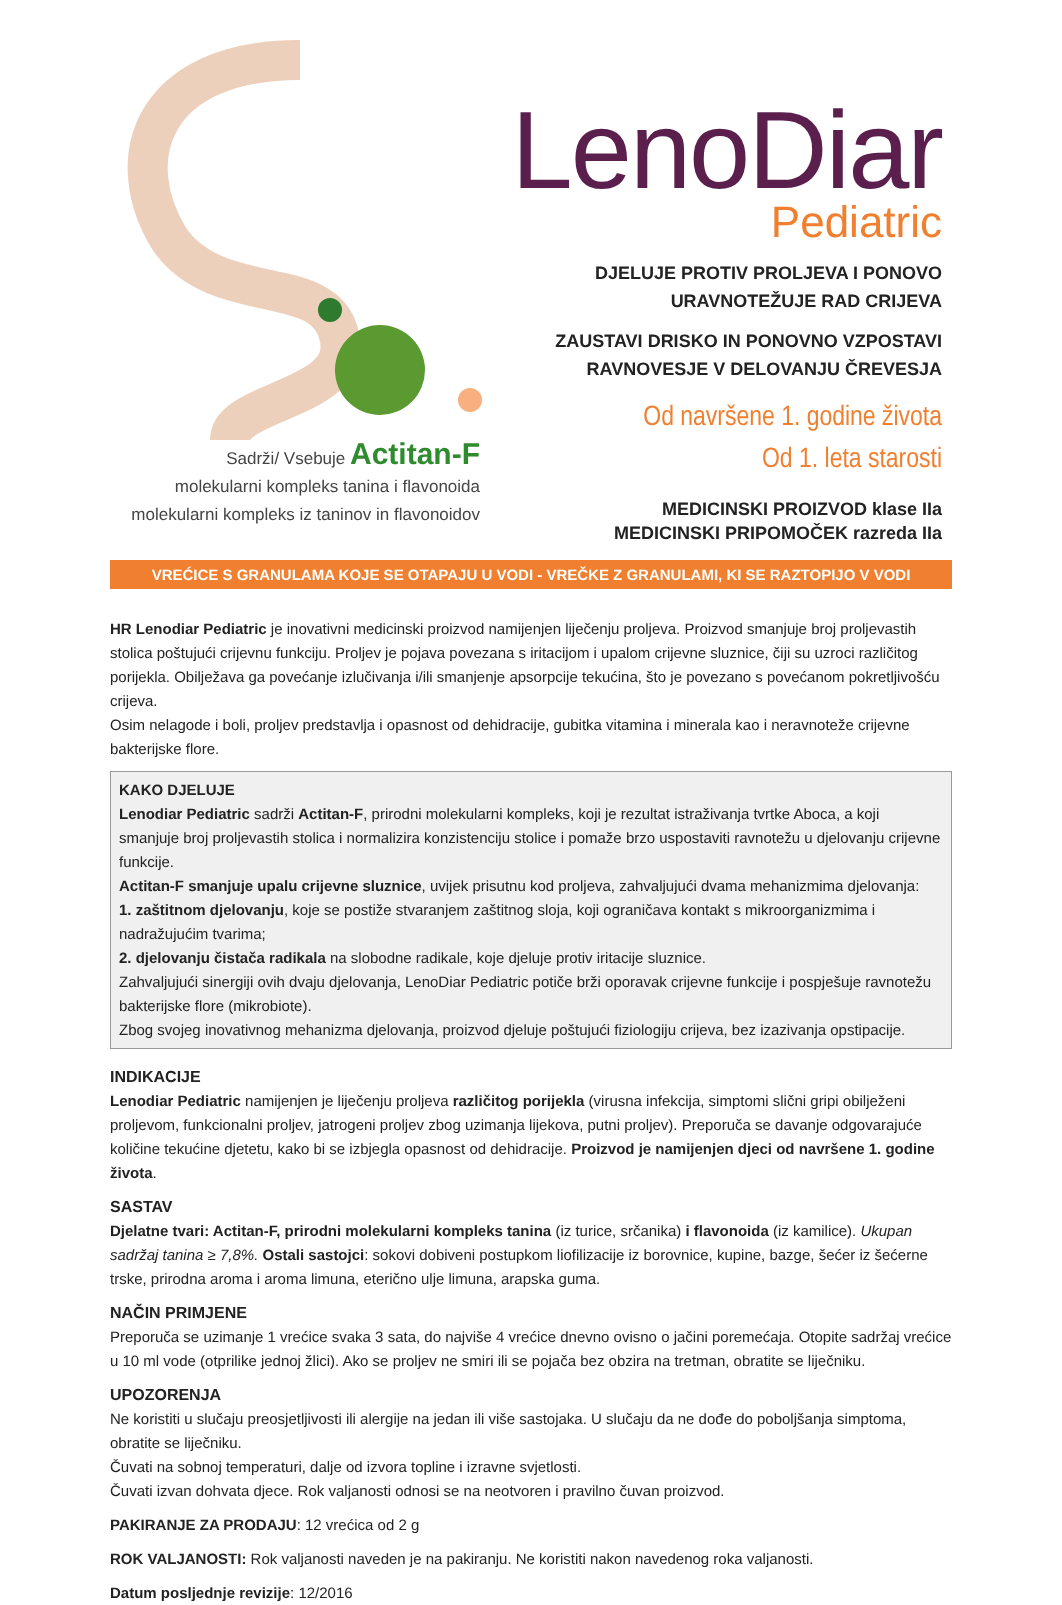Sadrži/ Vsebuje Actitan-F
molekularni kompleks tanina i flavonoida
molekularni kompleks iz taninov in flavonoidov
LenoDiar
Pediatric
DJELUJE PROTIV PROLJEVA I PONOVO
URAVNOTEŽUJE RAD CRIJEVA
ZAUSTAVI DRISKO IN PONOVNO VZPOSTAVI
RAVNOVESJE V DELOVANJU ČREVESJA
Od navršene 1. godine života
Od 1. leta starosti
MEDICINSKI PROIZVOD klase IIa
MEDICINSKI PRIPOMOČEK razreda IIa
VREĆICE S GRANULAMA KOJE SE OTAPAJU U VODI - VREČKE Z GRANULAMI, KI SE RAZTOPIJO V VODI
HR Lenodiar Pediatric je inovativni medicinski proizvod namijenjen liječenju proljeva. Proizvod smanjuje broj proljevastih stolica poštujući crijevnu funkciju. Proljev je pojava povezana s iritacijom i upalom crijevne sluznice, čiji su uzroci različitog porijekla. Obilježava ga povećanje izlučivanja i/ili smanjenje apsorpcije tekućina, što je povezano s povećanom pokretljivošću crijeva.
Osim nelagode i boli, proljev predstavlja i opasnost od dehidracije, gubitka vitamina i minerala kao i neravnoteže crijevne bakterijske flore.
KAKO DJELUJE
Lenodiar Pediatric sadrži Actitan-F, prirodni molekularni kompleks, koji je rezultat istraživanja tvrtke Aboca, a koji smanjuje broj proljevastih stolica i normalizira konzistenciju stolice i pomaže brzo uspostaviti ravnotežu u djelovanju crijevne funkcije.
Actitan-F smanjuje upalu crijevne sluznice, uvijek prisutnu kod proljeva, zahvaljujući dvama mehanizmima djelovanja:
1. zaštitnom djelovanju, koje se postiže stvaranjem zaštitnog sloja, koji ograničava kontakt s mikroorganizmima i nadražujućim tvarima;
2. djelovanju čistača radikala na slobodne radikale, koje djeluje protiv iritacije sluznice.
Zahvaljujući sinergiji ovih dvaju djelovanja, LenoDiar Pediatric potiče brži oporavak crijevne funkcije i pospješuje ravnotežu bakterijske flore (mikrobiote).
Zbog svojeg inovativnog mehanizma djelovanja, proizvod djeluje poštujući fiziologiju crijeva, bez izazivanja opstipacije.
INDIKACIJE
Lenodiar Pediatric namijenjen je liječenju proljeva različitog porijekla (virusna infekcija, simptomi slični gripi obilježeni proljevom, funkcionalni proljev, jatrogeni proljev zbog uzimanja lijekova, putni proljev). Preporuča se davanje odgovarajuće količine tekućine djetetu, kako bi se izbjegla opasnost od dehidracije. Proizvod je namijenjen djeci od navršene 1. godine života.
SASTAV
Djelatne tvari: Actitan-F, prirodni molekularni kompleks tanina (iz turice, srčanika) i flavonoida (iz kamilice). Ukupan sadržaj tanina ≥ 7,8%. Ostali sastojci: sokovi dobiveni postupkom liofilizacije iz borovnice, kupine, bazge, šećer iz šećerne trske, prirodna aroma i aroma limuna, eterično ulje limuna, arapska guma.
NAČIN PRIMJENE
Preporuča se uzimanje 1 vrećice svaka 3 sata, do najviše 4 vrećice dnevno ovisno o jačini poremećaja. Otopite sadržaj vrećice u 10 ml vode (otprilike jednoj žlici). Ako se proljev ne smiri ili se pojača bez obzira na tretman, obratite se liječniku.
UPOZORENJA
Ne koristiti u slučaju preosjetljivosti ili alergije na jedan ili više sastojaka. U slučaju da ne dođe do poboljšanja simptoma, obratite se liječniku.
Čuvati na sobnoj temperaturi, dalje od izvora topline i izravne svjetlosti.
Čuvati izvan dohvata djece. Rok valjanosti odnosi se na neotvoren i pravilno čuvan proizvod.
PAKIRANJE ZA PRODAJU: 12 vrećica od 2 g
ROK VALJANOSTI: Rok valjanosti naveden je na pakiranju. Ne koristiti nakon navedenog roka valjanosti.
Datum posljednje revizije: 12/2016